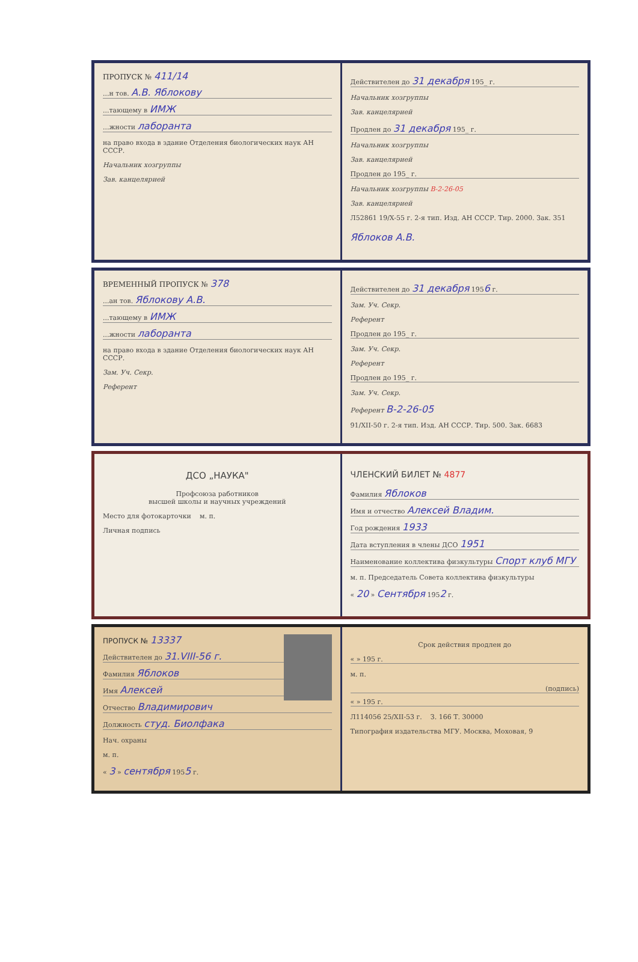ПРОПУСК № 411/14
...н тов. А.В. Яблокову
...тающему в ИМЖ
...жности лаборанта
на право входа в здание Отделения биологических наук АН СССР.
Начальник хозгруппы
Зав. канцелярией
Действителен до 31 декабря 195_ г.
Начальник хозгруппы
Зав. канцелярией
Продлен до 31 декабря 195_ г.
Начальник хозгруппы
Зав. канцелярией
Продлен до 195_ г.
Начальник хозгруппы В-2-26-05
Зав. канцелярией
Л52861 19/X-55 г. 2-я тип. Изд. АН СССР. Тир. 2000. Зак. 351
Яблоков А.В.
ВРЕМЕННЫЙ ПРОПУСК № 378
...ан тов. Яблокову А.В.
...тающему в ИМЖ
...жности лаборанта
на право входа в здание Отделения биологических наук АН СССР.
Зам. Уч. Секр.
Референт
Действителен до 31 декабря 1956 г.
Зам. Уч. Секр.
Референт
Продлен до 195_ г.
Зам. Уч. Секр.
Референт
Продлен до 195_ г.
Зам. Уч. Секр.
Референт В-2-26-05
91/XII-50 г. 2-я тип. Изд. АН СССР. Тир. 500. Зак. 6683
ДСО „НАУКА"
Профсоюза работников
высшей школы и научных учреждений
Место для фотокарточки м. п.
Личная подпись
ЧЛЕНСКИЙ БИЛЕТ № 4877
Фамилия Яблоков
Имя и отчество Алексей Владим.
Год рождения 1933
Дата вступления в члены ДСО 1951
Наименование коллектива физкультуры Спорт клуб МГУ
м. п. Председатель Совета коллектива физкультуры
« 20 » Сентября 1952 г.
ПРОПУСК № 13337
Действителен до 31.VIII-56 г.
Фамилия Яблоков
Имя Алексей
Отчество Владимирович
Должность студ. Биолфака
Нач. охраны
м. п.
« 3 » сентября 1955 г.
Срок действия продлен до
« » 195 г.
м. п.
(подпись)
« » 195 г.
Л114056 25/XII-53 г. З. 166 Т. 30000
Типография издательства МГУ. Москва, Моховая, 9